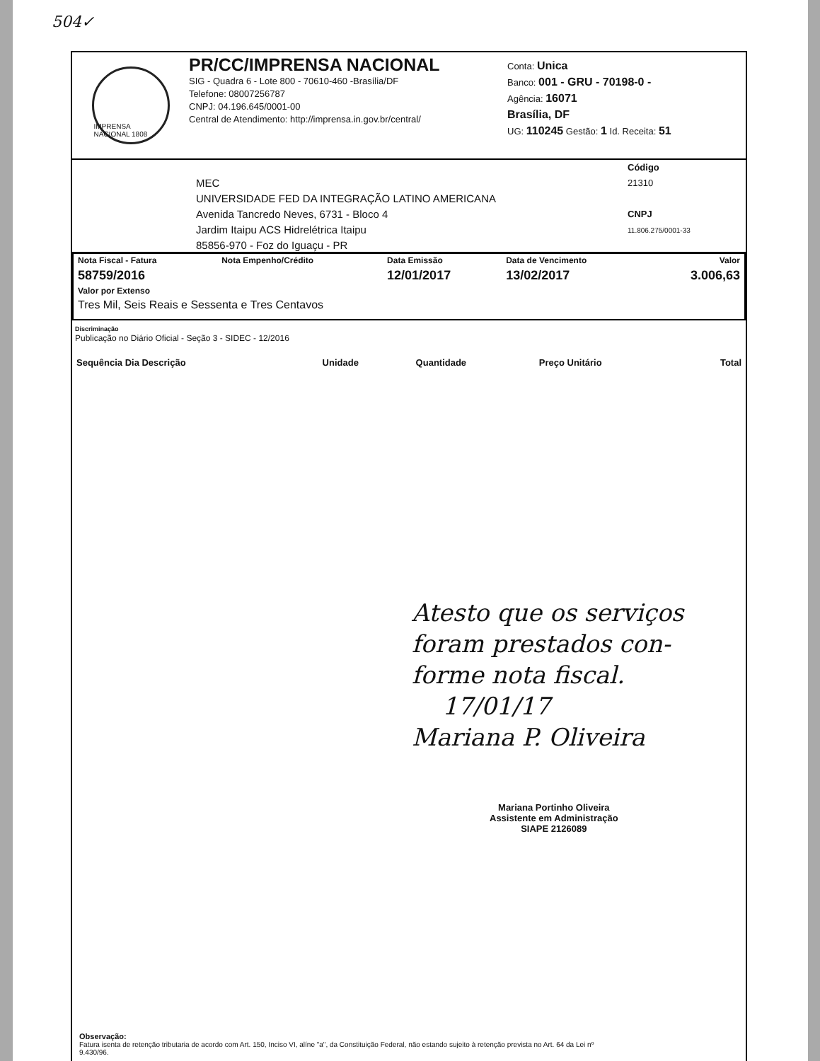504✓
IMPRENSA NACIONAL 1808
PR/CC/IMPRENSA NACIONAL
SIG - Quadra 6 - Lote 800 - 70610-460 -Brasília/DF
Telefone: 08007256787
CNPJ: 04.196.645/0001-00
Central de Atendimento: http://imprensa.in.gov.br/central/
Conta: Unica
Banco: 001 - GRU - 70198-0 -
Agência: 16071
Brasília, DF
UG: 110245 Gestão: 1 Id. Receita: 51
MEC
UNIVERSIDADE FED DA INTEGRAÇÃO LATINO AMERICANA
Avenida Tancredo Neves, 6731 - Bloco 4
Jardim Itaipu ACS Hidrelétrica Itaipu
85856-970 - Foz do Iguaçu - PR
Código
21310
CNPJ
11.806.275/0001-33
| Nota Fiscal - Fatura | Nota Empenho/Crédito | Data Emissão | Data de Vencimento | Valor |
| --- | --- | --- | --- | --- |
| 58759/2016 | | 12/01/2017 | 13/02/2017 | 3.006,63 |
| Valor por Extenso | | | | |
| Tres Mil, Seis Reais e Sessenta e Tres Centavos | | | | |
Discriminação
Publicação no Diário Oficial - Seção 3 - SIDEC - 12/2016
| Sequência Dia Descrição | Unidade | Quantidade | Preço Unitário | Total |
| --- | --- | --- | --- | --- |
Atesto que os serviços
foram prestados con-
forme nota fiscal.
17/01/17
Mariana P. Oliveira
Mariana Portinho Oliveira
Assistente em Administração
SIAPE 2126089
Observação:
Fatura isenta de retenção tributaria de acordo com Art. 150, Inciso VI, alíne "a", da Constituição Federal, não estando sujeito à retenção prevista no Art. 64 da Lei nº
9.430/96.